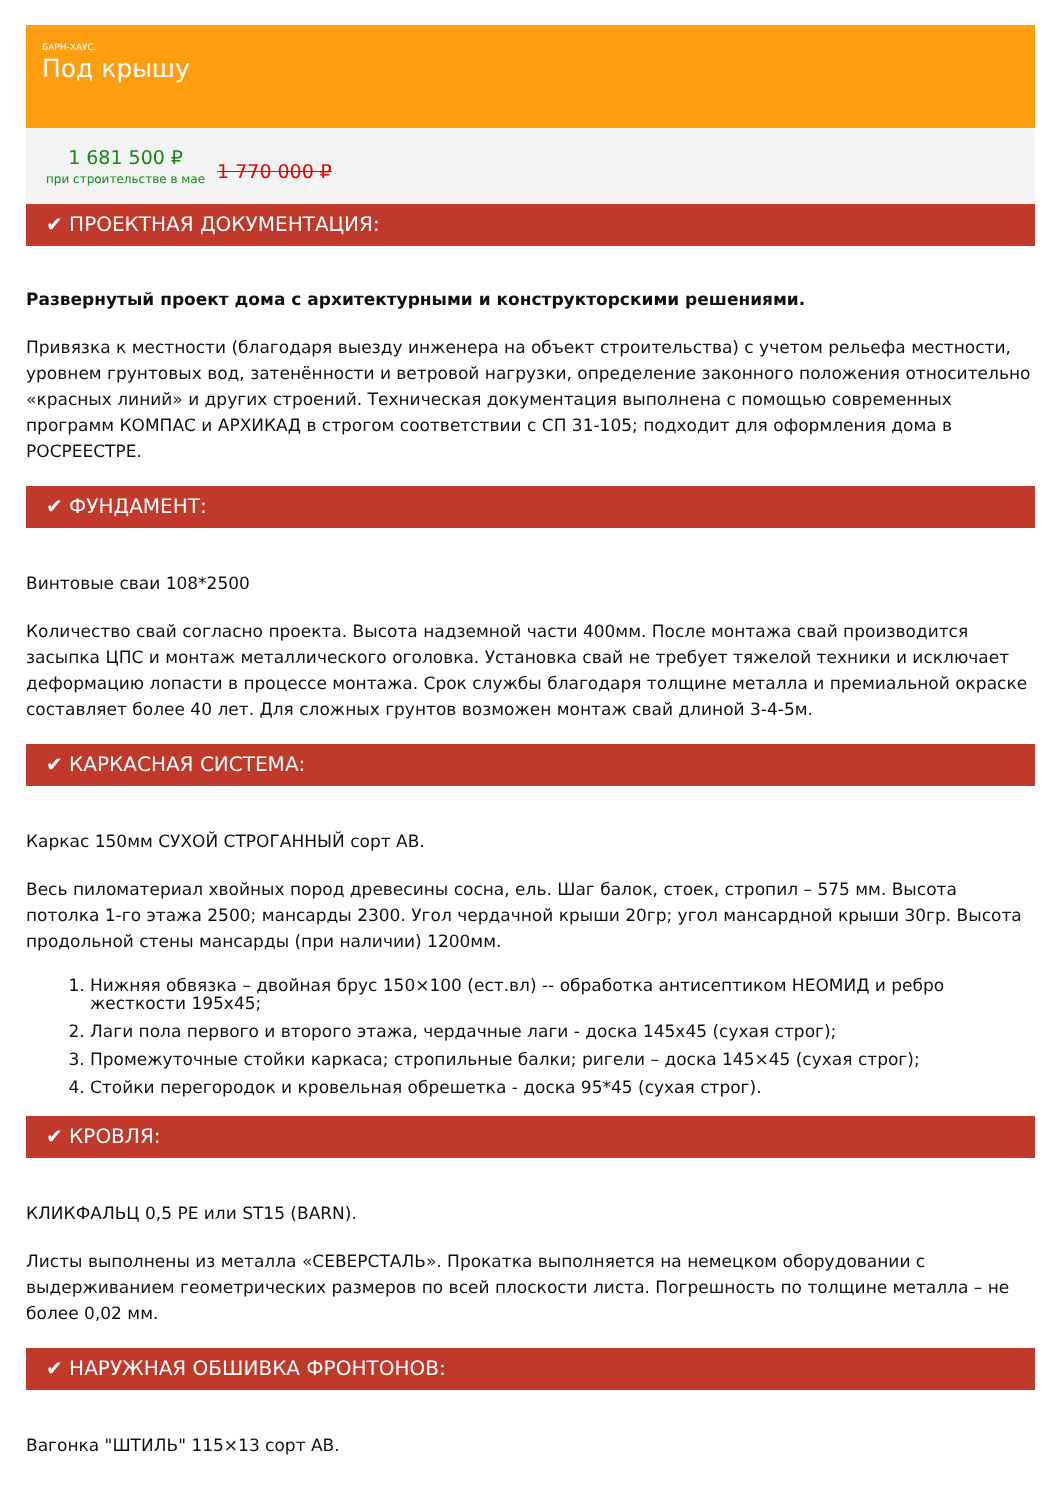БАРН-ХАУС.
Под крышу
1 681 500 ₽
при строительстве в мае
1 770 000 ₽
✔ ПРОЕКТНАЯ ДОКУМЕНТАЦИЯ:
Развернутый проект дома с архитектурными и конструкторскими решениями.
Привязка к местности (благодаря выезду инженера на объект строительства) с учетом рельефа местности, уровнем грунтовых вод, затенённости и ветровой нагрузки, определение законного положения относительно «красных линий» и других строений. Техническая документация выполнена с помощью современных программ КОМПАС и АРХИКАД в строгом соответствии с СП 31-105; подходит для оформления дома в РОСРЕЕСТРЕ.
✔ ФУНДАМЕНТ:
Винтовые сваи 108*2500
Количество свай согласно проекта. Высота надземной части 400мм. После монтажа свай производится засыпка ЦПС и монтаж металлического оголовка. Установка свай не требует тяжелой техники и исключает деформацию лопасти в процессе монтажа. Срок службы благодаря толщине металла и премиальной окраске составляет более 40 лет. Для сложных грунтов возможен монтаж свай длиной 3-4-5м.
✔ КАРКАСНАЯ СИСТЕМА:
Каркас 150мм СУХОЙ СТРОГАННЫЙ сорт АВ.
Весь пиломатериал хвойных пород древесины сосна, ель. Шаг балок, стоек, стропил – 575 мм. Высота потолка 1-го этажа 2500; мансарды 2300. Угол чердачной крыши 20гр; угол мансардной крыши 30гр. Высота продольной стены мансарды (при наличии) 1200мм.
1. Нижняя обвязка – двойная брус 150×100 (ест.вл) -- обработка антисептиком НЕОМИД и ребро жесткости 195х45;
2. Лаги пола первого и второго этажа, чердачные лаги - доска 145х45 (сухая строг);
3. Промежуточные стойки каркаса; стропильные балки; ригели – доска 145×45 (сухая строг);
4. Стойки перегородок и кровельная обрешетка - доска 95*45 (сухая строг).
✔ КРОВЛЯ:
КЛИКФАЛЬЦ 0,5 PE или ST15 (BARN).
Листы выполнены из металла «СЕВЕРСТАЛЬ». Прокатка выполняется на немецком оборудовании с выдерживанием геометрических размеров по всей плоскости листа. Погрешность по толщине металла – не более 0,02 мм.
✔ НАРУЖНАЯ ОБШИВКА ФРОНТОНОВ:
Вагонка "ШТИЛЬ" 115×13 сорт АВ.